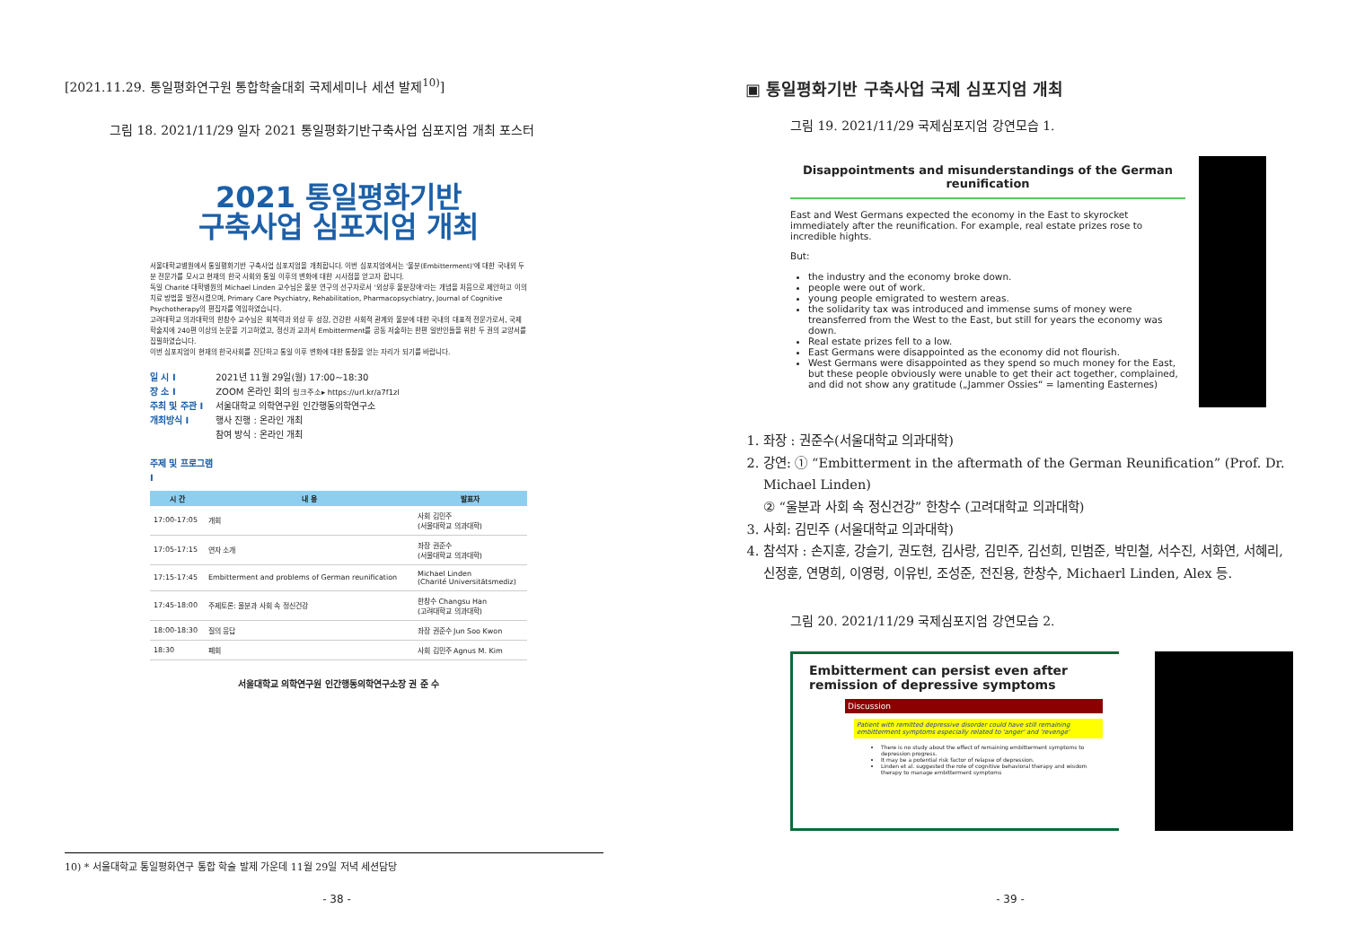[2021.11.29. 통일평화연구원 통합학술대회 국제세미나 세션 발제<sup>10)</sup>]
그림 18. 2021/11/29 일자 2021 통일평화기반구축사업 심포지엄 개최 포스터
2021 통일평화기반
구축사업 심포지엄 개최
서울대학교병원에서 통일평화기반 구축사업 심포지엄을 개최합니다. 이번 심포지엄에서는 '울분(Embitterment)'에 대한 국내외 두 분 전문가를 모시고 현재의 한국 사회와 통일 이후의 변화에 대한 시사점을 얻고자 합니다.
독일 Charité 대학병원의 Michael Linden 교수님은 울분 연구의 선구자로서 '외상후 울분장애'라는 개념을 처음으로 제안하고 이의 치료 방법을 발전시켰으며, Primary Care Psychiatry, Rehabilitation, Pharmacopsychiatry, Journal of Cognitive Psychotherapy의 편집자를 역임하였습니다.
고려대학교 의과대학의 한창수 교수님은 회복력과 외상 후 성장, 건강한 사회적 관계와 울분에 대한 국내의 대표적 전문가로서, 국제 학술지에 240편 이상의 논문을 기고하였고, 정신과 교과서 Embitterment를 공동 저술하는 한편 일반인들을 위한 두 권의 교양서를 집필하였습니다.
이번 심포지엄이 현재의 한국사회를 진단하고 통일 이후 변화에 대한 통찰을 얻는 자리가 되기를 바랍니다.
일 시 I 2021년 11월 29일(월) 17:00~18:30
장 소 I ZOOM 온라인 회의 링크주소▸ https://url.kr/a7f1zl
주최 및 주관 I 서울대학교 의학연구원 인간행동의학연구소
개최방식 I 행사 진행 : 온라인 개최
참여 방식 : 온라인 개최
주제 및 프로그램 I
| 시 간 | 내 용 | 발표자 |
| --- | --- | --- |
| 17:00-17:05 | 개회 | 사회 김민주 (서울대학교 의과대학) |
| 17:05-17:15 | 연자 소개 | 좌장 권준수 (서울대학교 의과대학) |
| 17:15-17:45 | Embitterment and problems of German reunification | Michael Linden (Charité Universitätsmediz) |
| 17:45-18:00 | 주제토론: 울분과 사회 속 정신건강 | 한창수 Changsu Han (고려대학교 의과대학) |
| 18:00-18:30 | 질의 응답 | 좌장 권준수 Jun Soo Kwon |
| 18:30 | 폐회 | 사회 김민주 Agnus M. Kim |
서울대학교 의학연구원 인간행동의학연구소장 권 준 수
10) * 서울대학교 통일평화연구 통합 학술 발제 가운데 11월 29일 저녁 세션담당
- 38 -
▣ 통일평화기반 구축사업 국제 심포지엄 개최
그림 19. 2021/11/29 국제심포지엄 강연모습 1.
Disappointments and misunderstandings of the German reunification
East and West Germans expected the economy in the East to skyrocket immediately after the reunification. For example, real estate prizes rose to incredible hights.
But:
the industry and the economy broke down.
people were out of work.
young people emigrated to western areas.
the solidarity tax was introduced and immense sums of money were treansferred from the West to the East, but still for years the economy was down.
Real estate prizes fell to a low.
East Germans were disappointed as the economy did not flourish.
West Germans were disappointed as they spend so much money for the East, but these people obviously were unable to get their act together, complained, and did not show any gratitude („Jammer Ossies“ = lamenting Easternes)
1. 좌장 : 권준수(서울대학교 의과대학)
2. 강연: ① “Embitterment in the aftermath of the German Reunification” (Prof. Dr. Michael Linden)
② “울분과 사회 속 정신건강” 한창수 (고려대학교 의과대학)
3. 사회: 김민주 (서울대학교 의과대학)
4. 참석자 : 손지훈, 강슬기, 권도현, 김사랑, 김민주, 김선희, 민범준, 박민철, 서수진, 서화연, 서혜리, 신정훈, 연명희, 이영렁, 이유빈, 조성준, 전진용, 한창수, Michaerl Linden, Alex 등.
그림 20. 2021/11/29 국제심포지엄 강연모습 2.
Embitterment can persist even after remission of depressive symptoms
Discussion
Patient with remitted depressive disorder could have still remaining embitterment symptoms especially related to 'anger' and 'revenge'
There is no study about the effect of remaining embitterment symptoms to depression progress.
It may be a potential risk factor of relapse of depression.
Linden et al. suggested the role of cognitive behavioral therapy and wisdom therapy to manage embitterment symptoms
- 39 -